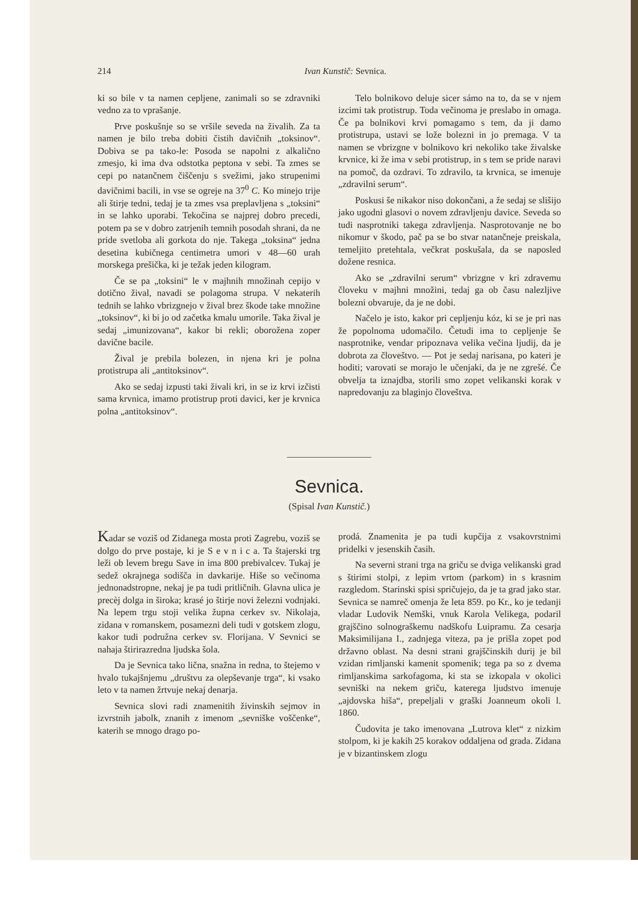214 Ivan Kunstič: Sevnica.
ki so bile v ta namen cepljene, zanimali so se zdravniki vedno za to vprašanje.
Prve poskušnje so se vršile seveda na živalih. Za ta namen je bilo treba dobiti čistih davičnih „toksinov“. Dobiva se pa tako-le: Posoda se napolni z alkalično zmesjo, ki ima dva odstotka peptona v sebi. Ta zmes se cepi po natančnem čiščenju s svežimi, jako strupenimi davičnimi bacili, in vse se ogreje na 37<sup>0</sup> C. Ko minejo trije ali štirje tedni, tedaj je ta zmes vsa preplavljena s „toksini“ in se lahko uporabi. Tekočina se najprej dobro precedi, potem pa se v dobro zatrjenih temnih posodah shrani, da ne pride svetloba ali gorkota do nje. Takega „toksina“ jedna desetina kubičnega centimetra umori v 48—60 urah morskega prešička, ki je težak jeden kilogram.
Če se pa „toksini“ le v majhnih množinah cepijo v dotično žival, navadi se polagoma strupa. V nekaterih tednih se lahko vbrizgnejo v žival brez škode take množine „toksinov“, ki bi jo od začetka kmalu umorile. Taka žival je sedaj „imunizovana“, kakor bi rekli; oborožena zoper davične bacile.
Žival je prebila bolezen, in njena kri je polna protistrupa ali „antitoksinov“.
Ako se sedaj izpusti taki živali kri, in se iz krvi izčisti sama krvnica, imamo protistrup proti davici, ker je krvnica polna „antitoksinov“.
Telo bolnikovo deluje sicer sámo na to, da se v njem izcimi tak protistrup. Toda večinoma je preslabo in omaga. Če pa bolnikovi krvi pomagamo s tem, da ji damo protistrupa, ustavi se lože bolezni in jo premaga. V ta namen se vbrizgne v bolnikovo kri nekoliko take živalske krvnice, ki že ima v sebi protistrup, in s tem se pride naravi na pomoč, da ozdravi. To zdravilo, ta krvnica, se imenuje „zdravilni serum“.
Poskusi še nikakor niso dokončani, a že sedaj se slišijo jako ugodni glasovi o novem zdravljenju davice. Seveda so tudi nasprotniki takega zdravljenja. Nasprotovanje ne bo nikomur v škodo, pač pa se bo stvar natančneje preiskala, temeljito pretehtala, večkrat poskušala, da se naposled dožene resnica.
Ako se „zdravilni serum“ vbrizgne v kri zdravemu človeku v majhni množini, tedaj ga ob času nalezljive bolezni obvaruje, da je ne dobi.
Načelo je isto, kakor pri cepljenju kóz, ki se je pri nas že popolnoma udomačilo. Četudi ima to cepljenje še nasprotnike, vendar pripoznava velika večina ljudij, da je dobrota za človeštvo. — Pot je sedaj narisana, po kateri je hoditi; varovati se morajo le učenjaki, da je ne zgrešé. Če obvelja ta iznajdba, storili smo zopet velikanski korak v napredovanju za blaginjo človeštva.
Sevnica.
(Spisal Ivan Kunstič.)
Kadar se voziš od Zidanega mosta proti Zagrebu, voziš se dolgo do prve postaje, ki je S e v n i c a. Ta štajerski trg leži ob levem bregu Save in ima 800 prebivalcev. Tukaj je sedež okrajnega sodišča in davkarije. Hiše so večinoma jednonadstropne, nekaj je pa tudi pritličnih. Glavna ulica je precèj dolga in široka; krasé jo štirje novi železni vodnjaki. Na lepem trgu stoji velika župna cerkev sv. Nikolaja, zidana v romanskem, posamezni deli tudi v gotskem zlogu, kakor tudi podružna cerkev sv. Florijana. V Sevnici se nahaja štirirazredna ljudska šola.
Da je Sevnica tako lična, snažna in redna, to štejemo v hvalo tukajšnjemu „društvu za olepševanje trga“, ki vsako leto v ta namen žrtvuje nekaj denarja.
Sevnica slovi radi znamenitih živinskih sejmov in izvrstnih jabolk, znanih z imenom „sevniške voščenke“, katerih se mnogo drago po-
prodá. Znamenita je pa tudi kupčija z vsakovrstnimi pridelki v jesenskih časih.
Na severni strani trga na griču se dviga velikanski grad s štirimi stolpi, z lepim vrtom (parkom) in s krasnim razgledom. Starinski spisi spričujejo, da je ta grad jako star. Sevnica se namreč omenja že leta 859. po Kr., ko je tedanji vladar Ludovik Nemški, vnuk Karola Velikega, podaril grajščino solnograškemu nadškofu Luipramu. Za cesarja Maksimilijana I., zadnjega viteza, pa je prišla zopet pod državno oblast. Na desni strani grajščinskih durij je bil vzidan rimljanski kamenit spomenik; tega pa so z dvema rimljanskima sarkofagoma, ki sta se izkopala v okolici sevniški na nekem griču, katerega ljudstvo imenuje „ajdovska hiša“, prepeljali v graški Joanneum okoli l. 1860.
Čudovita je tako imenovana „Lutrova klet“ z nizkim stolpom, ki je kakih 25 korakov oddaljena od grada. Zidana je v bizantinskem zlogu